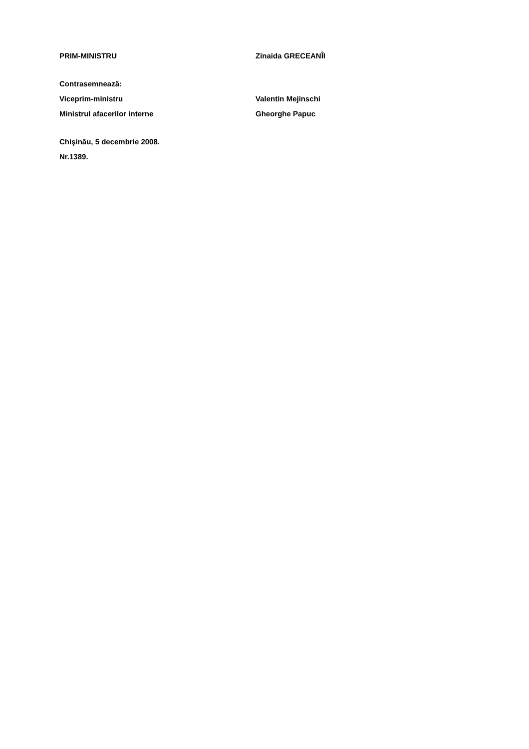PRIM-MINISTRU Zinaida GRECEANÎI
Contrasemnează:
Viceprim-ministru Valentin Mejinschi
Ministrul afacerilor interne Gheorghe Papuc
Chişinău, 5 decembrie 2008.
Nr.1389.